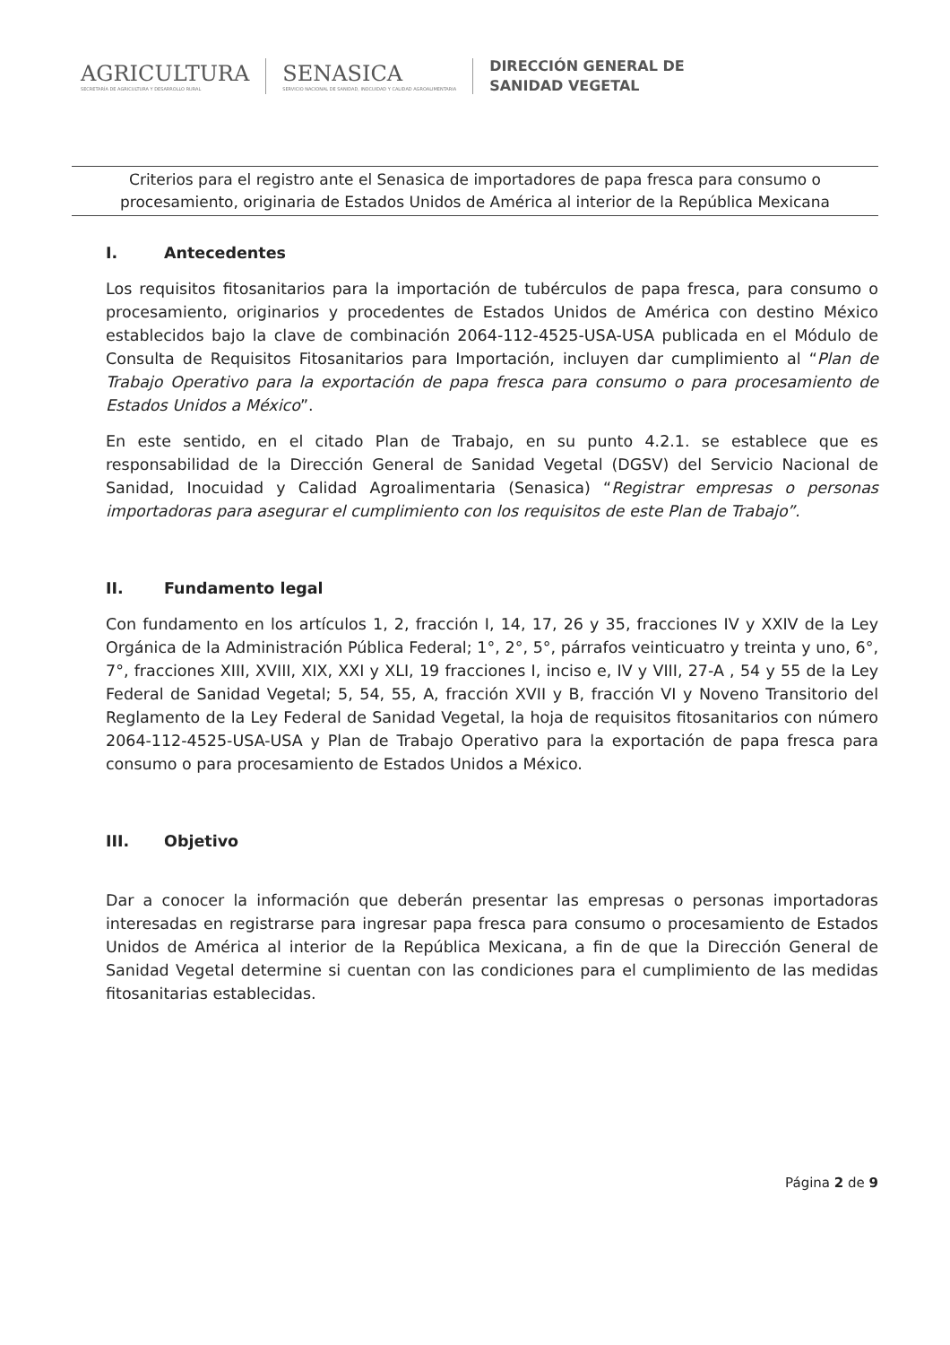AGRICULTURA
SECRETARÍA DE AGRICULTURA Y DESARROLLO RURAL
SENASICA
SERVICIO NACIONAL DE SANIDAD, INOCUIDAD Y CALIDAD AGROALIMENTARIA
DIRECCIÓN GENERAL DE
SANIDAD VEGETAL
Criterios para el registro ante el Senasica de importadores de papa fresca para consumo o procesamiento, originaria de Estados Unidos de América al interior de la República Mexicana
I. Antecedentes
Los requisitos fitosanitarios para la importación de tubérculos de papa fresca, para consumo o procesamiento, originarios y procedentes de Estados Unidos de América con destino México establecidos bajo la clave de combinación 2064-112-4525-USA-USA publicada en el Módulo de Consulta de Requisitos Fitosanitarios para Importación, incluyen dar cumplimiento al “Plan de Trabajo Operativo para la exportación de papa fresca para consumo o para procesamiento de Estados Unidos a México”.
En este sentido, en el citado Plan de Trabajo, en su punto 4.2.1. se establece que es responsabilidad de la Dirección General de Sanidad Vegetal (DGSV) del Servicio Nacional de Sanidad, Inocuidad y Calidad Agroalimentaria (Senasica) “Registrar empresas o personas importadoras para asegurar el cumplimiento con los requisitos de este Plan de Trabajo”.
II. Fundamento legal
Con fundamento en los artículos 1, 2, fracción I, 14, 17, 26 y 35, fracciones IV y XXIV de la Ley Orgánica de la Administración Pública Federal; 1°, 2°, 5°, párrafos veinticuatro y treinta y uno, 6°, 7°, fracciones XIII, XVIII, XIX, XXI y XLI, 19 fracciones I, inciso e, IV y VIII, 27-A , 54 y 55 de la Ley Federal de Sanidad Vegetal; 5, 54, 55, A, fracción XVII y B, fracción VI y Noveno Transitorio del Reglamento de la Ley Federal de Sanidad Vegetal, la hoja de requisitos fitosanitarios con número 2064-112-4525-USA-USA y Plan de Trabajo Operativo para la exportación de papa fresca para consumo o para procesamiento de Estados Unidos a México.
III. Objetivo
Dar a conocer la información que deberán presentar las empresas o personas importadoras interesadas en registrarse para ingresar papa fresca para consumo o procesamiento de Estados Unidos de América al interior de la República Mexicana, a fin de que la Dirección General de Sanidad Vegetal determine si cuentan con las condiciones para el cumplimiento de las medidas fitosanitarias establecidas.
Página 2 de 9